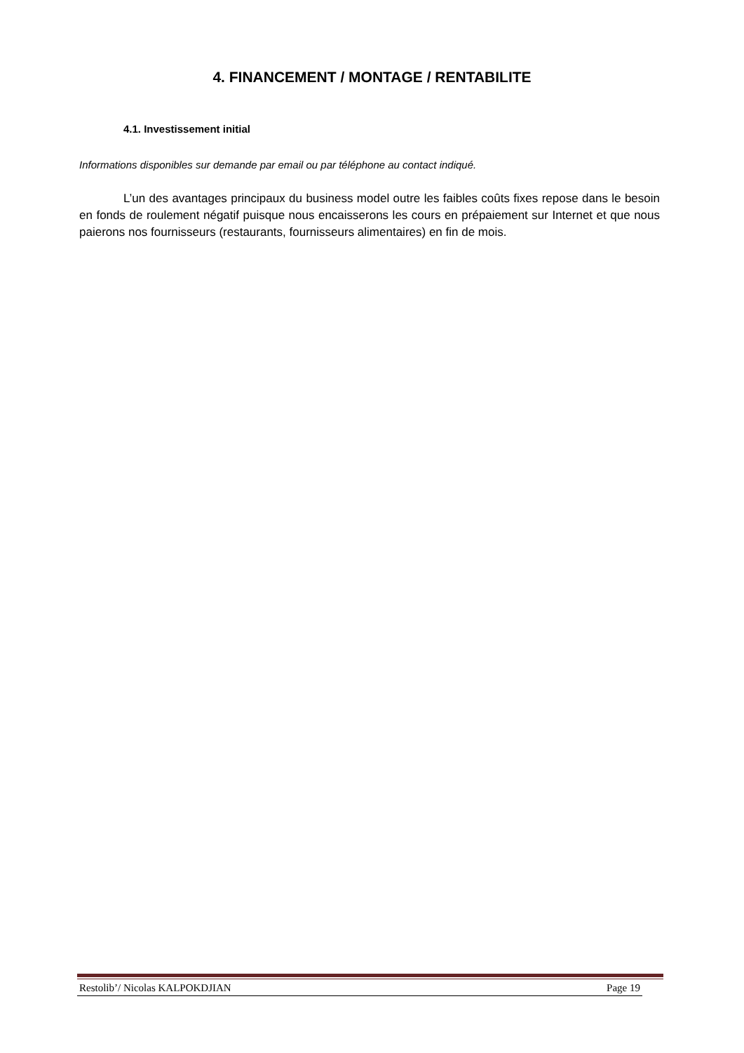4. FINANCEMENT / MONTAGE / RENTABILITE
4.1. Investissement initial
Informations disponibles sur demande par email ou par téléphone au contact indiqué.
L’un des avantages principaux du business model outre les faibles coûts fixes repose dans le besoin en fonds de roulement négatif puisque nous encaisserons les cours en prépaiement sur Internet et que nous paierons nos fournisseurs (restaurants, fournisseurs alimentaires) en fin de mois.
Restolib’/ Nicolas KALPOKDJIAN Page 19